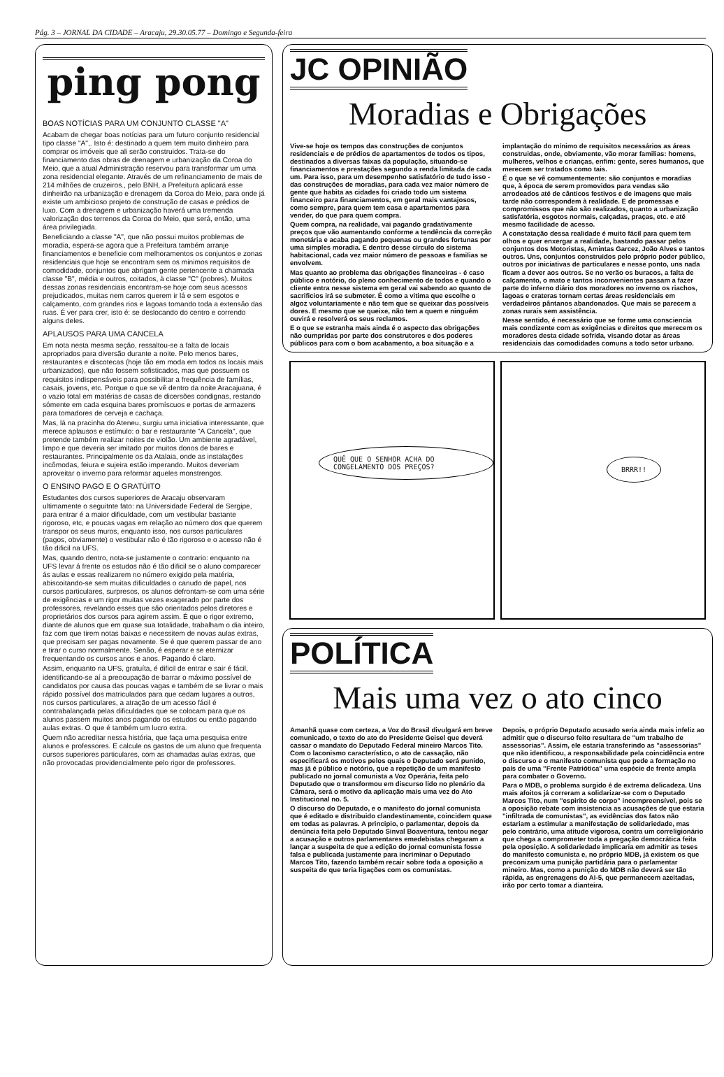Pág. 3 – JORNAL DA CIDADE – Aracaju, 29.30.05.77 – Domingo e Segunda-feira
ping pong
BOAS NOTÍCIAS PARA UM CONJUNTO CLASSE "A"
Acabam de chegar boas notícias para um futuro conjunto residencial tipo classe "A",. Isto é: destinado a quem tem muito dinheiro para comprar os imóveis que ali serão construidos. Trata-se do financiamento das obras de drenagem e urbanização da Coroa do Meio, que a atual Administração reservou para transformar um uma zona residencial elegante. Através de um refinanciamento de mais de 214 milhões de cruzeiros., pelo BNH, a Prefeitura aplicará esse dinheirão na urbanização e drenagem da Coroa do Meio, para onde já existe um ambicioso projeto de construção de casas e prédios de luxo. Com a drenagem e urbanização haverá uma tremenda valorização dos terrenos da Coroa do Meio, que será, então, uma área privilegiada.
Beneficiando a classe "A", que não possui muitos problemas de moradia, espera-se agora que a Prefeitura também arranje financiamentos e beneficie com melhoramentos os conjuntos e zonas residenciais que hoje se encontram sem os minimos requisitos de comodidade, conjuntos que abrigam gente pertencente a chamada classe "B", média e outros, coitados, à classe "C" (pobres). Muitos dessas zonas residenciais encontram-se hoje com seus acessos prejudicados, muitas nem carros querem ir lá e sem esgotos e calçamento, com grandes rios e lagoas tomando toda a extensão das ruas. É ver para crer, isto é: se deslocando do centro e correndo alguns deles.
APLAUSOS PARA UMA CANCELA
Em nota nesta mesma seção, ressaltou-se a falta de locais apropriados para diversão durante a noite. Pelo menos bares, restaurantes e discotecas (hoje tão em moda em todos os locais mais urbanizados), que não fossem sofisticados, mas que possuem os requisitos indispensáveis para possibilitar a frequência de famílias, casais, jovens, etc. Porque o que se vê dentro da noite Aracajuana, é o vazio total em matérias de casas de dicersões condignas, restando sómente em cada esquina bares promíscuos e portas de armazens para tomadores de cerveja e cachaça.
Mas, lá na pracinha do Ateneu, surgiu uma iniciativa interessante, que merece aplausos e estímulo: o bar e restaurante "A Cancela", que pretende também realizar noites de violão. Um ambiente agradável, limpo e que deveria ser imitado por muitos donos de bares e restaurantes. Principalmente os da Atalaia, onde as instalações incômodas, feiura e sujeira estão imperando. Muitos deveriam aproveitar o inverno para reformar aqueles monstrengos.
O ENSINO PAGO E O GRATÚITO
Estudantes dos cursos superiores de Aracaju observaram ultimamente o seguitnte fato: na Universidade Federal de Sergipe, para entrar é a maior dificuldade, com um vestibular bastante rigoroso, etc, e poucas vagas em relação ao número dos que querem transpor os seus muros, enquanto isso, nos cursos particulares (pagos, obviamente) o vestibular não é tão rigoroso e o acesso não é tão dificil na UFS.
Mas, quando dentro, nota-se justamente o contrario: enquanto na UFS levar á frente os estudos não é tão dificil se o aluno comparecer ás aulas e essas realizarem no número exigido pela matéria, abiscoitando-se sem muitas dificuldades o canudo de papel, nos cursos particulares, surpresos, os alunos defrontam-se com uma série de exigências e um rigor muitas vezes exagerado por parte dos professores, revelando esses que são orientados pelos diretores e proprietários dos cursos para agirem assim. É que o rigor extremo, diante de alunos que em quase sua totalidade, trabalham o dia inteiro, faz com que tirem notas baixas e necessitem de novas aulas extras, que precisam ser pagas novamente. Se é que querem passar de ano e tirar o curso normalmente. Senão, é esperar e se eternizar frequentando os cursos anos e anos. Pagando é claro.
Assim, enquanto na UFS, gratuíta, é dificil de entrar e sair é fácil, identificando-se aí a preocupação de barrar o máximo possível de candidatos por causa das poucas vagas e também de se livrar o mais rápido possível dos matriculados para que cedam lugares a outros, nos cursos particulares, a atração de um acesso fácil é contrabalançada pelas dificuldades que se colocam para que os alunos passem muitos anos pagando os estudos ou então pagando aulas extras. O que é também um lucro extra.
Quem não acreditar nessa história, que faça uma pesquisa entre alunos e professores. E calcule os gastos de um aluno que frequenta cursos superiores particulares, com as chamadas aulas extras, que não provocadas providencialmente pelo rigor de professores.
JC OPINIÃO
Moradias e Obrigações
Vive-se hoje os tempos das construções de conjuntos residenciais e de prédios de apartamentos de todos os tipos, destinados a diversas faixas da população, situando-se financiamentos e prestações segundo a renda limitada de cada um. Para isso, para um desempenho satisfatório de tudo isso - das construções de moradias, para cada vez maior número de gente que habita as cidades foi criado todo um sistema financeiro para financiamentos, em geral mais vantajosos, como sempre, para quem tem casa e apartamentos para vender, do que para quem compra.
Quem compra, na realidade, vai pagando gradativamente preços que vão aumentando conforme a tendência da correção monetária e acaba pagando pequenas ou grandes fortunas por uma simples moradia. E dentro desse circulo do sistema habitacional, cada vez maior número de pessoas e familias se envolvem.
Mas quanto ao problema das obrigações financeiras - é caso público e notório, do pleno conhecimento de todos e quando o cliente entra nesse sistema em geral vai sabendo ao quanto de sacrificios irá se submeter. É como a vitima que escolhe o algoz voluntariamente e não tem que se queixar das possíveis dores. E mesmo que se queixe, não tem a quem e ninguém ouvirá e resolverá os seus reclamos.
E o que se estranha mais ainda é o aspecto das obrigações não cumpridas por parte dos construtores e dos poderes públicos para com o bom acabamento, a boa situação e a implantação do mínimo de requisitos necessários as áreas construidas, onde, obviamente, vão morar familias: homens, mulheres, velhos e crianças, enfim: gente, seres humanos, que merecem ser tratados como tais.
É o que se vê comumentemente: são conjuntos e moradias que, à época de serem promovidos para vendas são arrodeados até de cânticos festivos e de imagens que mais tarde não correspondem à realidade. E de promessas e compromissos que não são realizados, quanto a urbanização satisfatória, esgotos normais, calçadas, praças, etc. e até mesmo facilidade de acesso.
A constatação dessa realidade é muito fácil para quem tem olhos e quer enxergar a realidade, bastando passar pelos conjuntos dos Motoristas, Amintas Garcez, João Alves e tantos outros. Uns, conjuntos construidos pelo próprio poder público, outros por iniciativas de particulares e nesse ponto, uns nada ficam a dever aos outros. Se no verão os buracos, a falta de calçamento, o mato e tantos inconvenientes passam a fazer parte do inferno diário dos moradores no inverno os riachos, lagoas e crateras tornam certas áreas residenciais em verdadeiros pântanos abandonados. Que mais se parecem a zonas rurais sem assistência.
Nesse sentido, é necessário que se forme uma consciencia mais condizente com as exigências e direitos que merecem os moradores desta cidade sofrida, visando dotar as áreas residenciais das comodidades comuns a todo setor urbano.
QUÊ QUE O SENHOR ACHA DO CONGELAMENTO DOS PREÇOS?
BRRR!!
POLÍTICA
Mais uma vez o ato cinco
Amanhã quase com certeza, a Voz do Brasil divulgará em breve comunicado, o texto do ato do Presidente Geisel que deverá cassar o mandato do Deputado Federal mineiro Marcos Tito. Com o laconismo característico, o ato de cassação, não especificará os motivos pelos quais o Deputado será punido, mas já é público e notório, que a repetição de um manifesto publicado no jornal comunista a Voz Operária, feita pelo Deputado que o transformou em discurso lido no plenário da Câmara, será o motivo da aplicação mais uma vez do Ato Institucional no. 5.
O discurso do Deputado, e o manifesto do jornal comunista que é editado e distribuido clandestinamente, coincidem quase em todas as palavras. A principio, o parlamentar, depois da denúncia feita pelo Deputado Sinval Boaventura, tentou negar a acusação e outros parlamentares emedebistas chegaram a lançar a suspeita de que a edição do jornal comunista fosse falsa e publicada justamente para incriminar o Deputado Marcos Tito, fazendo também recair sobre toda a oposição a suspeita de que teria ligações com os comunistas.
Depois, o próprio Deputado acusado seria ainda mais infeliz ao admitir que o discurso feito resultara de "um trabalho de assessorias". Assim, ele estaria transferindo as "assessorias" que não identificou, a responsabilidade pela coincidência entre o discurso e o manifesto comunista que pede a formação no país de uma "Frente Patriótica" uma espécie de frente ampla para combater o Governo.
Para o MDB, o problema surgido é de extrema delicadeza. Uns mais afoitos já correram a solidarizar-se com o Deputado Marcos Tito, num "espirito de corpo" incompreensível, pois se a oposição rebate com insistencia as acusações de que estaria "infiltrada de comunistas", as evidências dos fatos não estariam a estimular a manifestação de solidariedade, mas pelo contrário, uma atitude vigorosa, contra um correligionário que chega a comprometer toda a pregação democrática feita pela oposição. A solidariedade implicaria em admitir as teses do manifesto comunista e, no próprio MDB, já existem os que preconizam uma punição partidária para o parlamentar mineiro. Mas, como a punição do MDB não deverá ser tão rápida, as engrenagens do AI-5, que permanecem azeitadas, irão por certo tomar a dianteira.